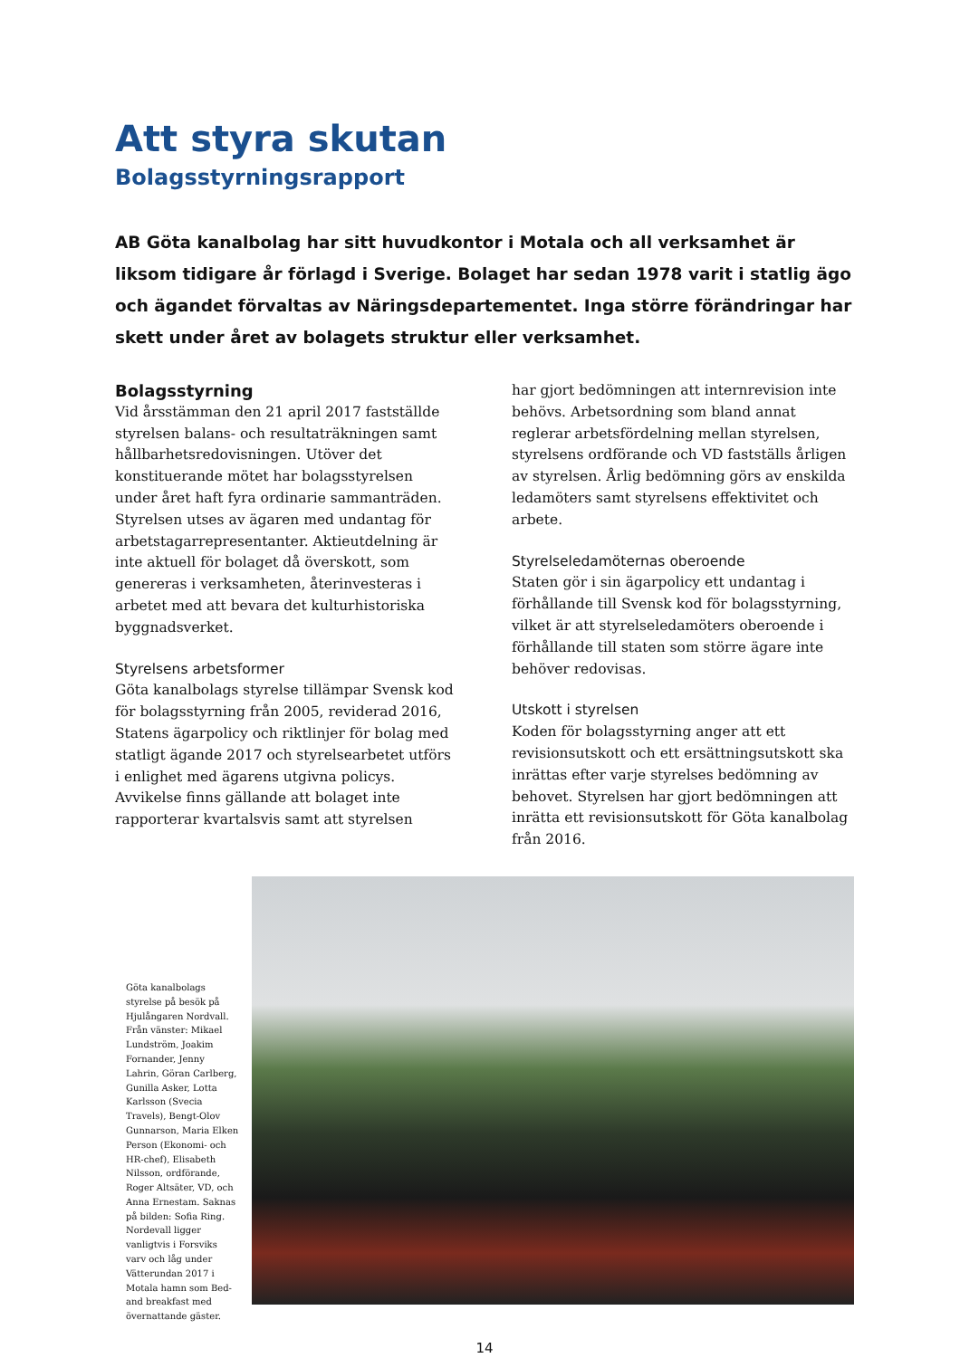Att styra skutan
Bolagsstyrningsrapport
AB Göta kanalbolag har sitt huvudkontor i Motala och all verksamhet är liksom tidigare år förlagd i Sverige. Bolaget har sedan 1978 varit i statlig ägo och ägandet förvaltas av Näringsdepartementet. Inga större förändringar har skett under året av bolagets struktur eller verksamhet.
Bolagsstyrning
Vid årsstämman den 21 april 2017 fastställde styrelsen balans- och resultaträkningen samt hållbarhetsredovisningen. Utöver det konstituerande mötet har bolagsstyrelsen under året haft fyra ordinarie sammanträden. Styrelsen utses av ägaren med undantag för arbetstagarrepresentanter. Aktieutdelning är inte aktuell för bolaget då överskott, som genereras i verksamheten, återinvesteras i arbetet med att bevara det kulturhistoriska byggnadsverket.
Styrelsens arbetsformer
Göta kanalbolags styrelse tillämpar Svensk kod för bolagsstyrning från 2005, reviderad 2016, Statens ägarpolicy och riktlinjer för bolag med statligt ägande 2017 och styrelsearbetet utförs i enlighet med ägarens utgivna policys. Avvikelse finns gällande att bolaget inte rapporterar kvartalsvis samt att styrelsen
har gjort bedömningen att internrevision inte behövs. Arbetsordning som bland annat reglerar arbetsfördelning mellan styrelsen, styrelsens ordförande och VD fastställs årligen av styrelsen. Årlig bedömning görs av enskilda ledamöters samt styrelsens effektivitet och arbete.
Styrelseledamöternas oberoende
Staten gör i sin ägarpolicy ett undantag i förhållande till Svensk kod för bolagsstyrning, vilket är att styrelseledamöters oberoende i förhållande till staten som större ägare inte behöver redovisas.
Utskott i styrelsen
Koden för bolagsstyrning anger att ett revisionsutskott och ett ersättningsutskott ska inrättas efter varje styrelses bedömning av behovet. Styrelsen har gjort bedömningen att inrätta ett revisionsutskott för Göta kanalbolag från 2016.
Göta kanalbolags styrelse på besök på Hjulångaren Nordvall. Från vänster: Mikael Lundström, Joakim Fornander, Jenny Lahrin, Göran Carlberg, Gunilla Asker, Lotta Karlsson (Svecia Travels), Bengt-Olov Gunnarson, Maria Elken Person (Ekonomi- och HR-chef), Elisabeth Nilsson, ordförande, Roger Altsäter, VD, och Anna Ernestam. Saknas på bilden: Sofia Ring. Nordevall ligger vanligtvis i Forsviks varv och låg under Vätterundan 2017 i Motala hamn som Bed-and breakfast med övernattande gäster.
14